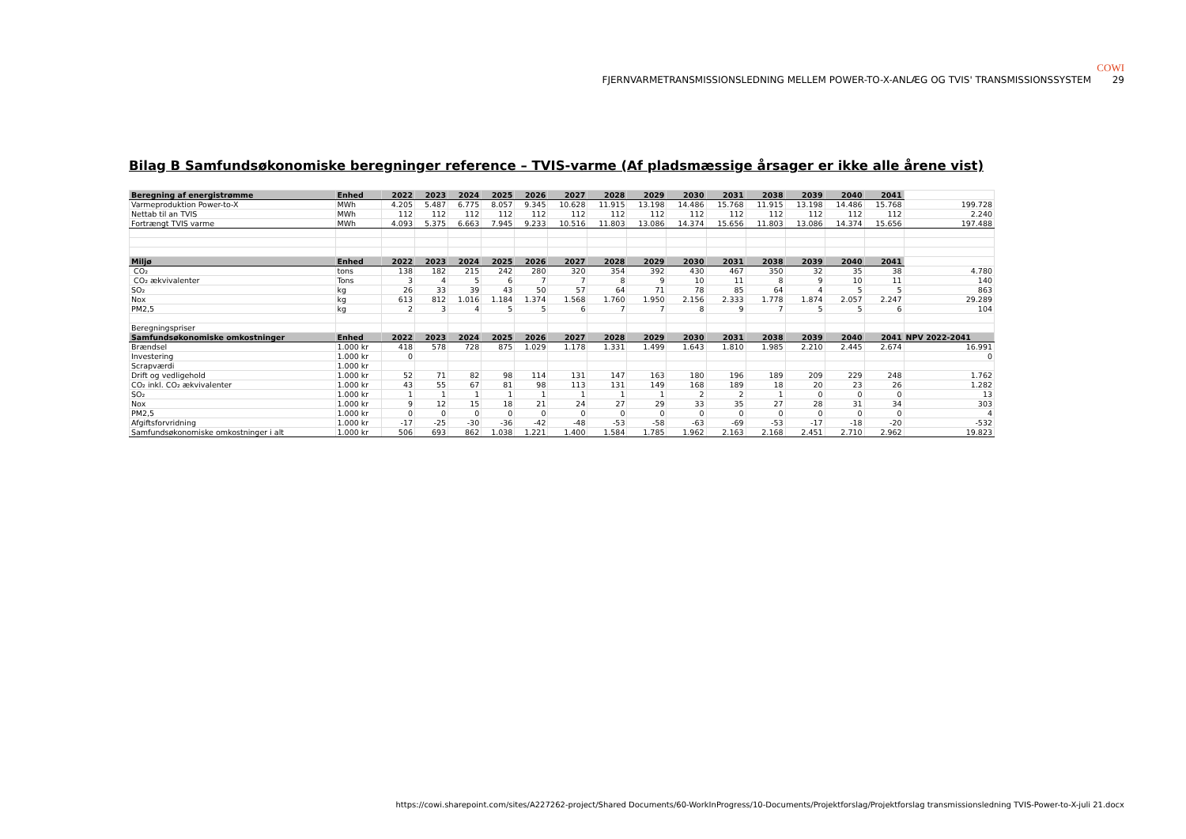COWI
FJERNVARMETRANSMISSIONSLEDNING MELLEM POWER-TO-X-ANLÆG OG TVIS' TRANSMISSIONSSYSTEM 29
Bilag B Samfundsøkonomiske beregninger reference – TVIS-varme (Af pladsmæssige årsager er ikke alle årene vist)
| Beregning af energistrømme | Enhed | 2022 | 2023 | 2024 | 2025 | 2026 | 2027 | 2028 | 2029 | 2030 | 2031 | 2038 | 2039 | 2040 | 2041 | |
| --- | --- | --- | --- | --- | --- | --- | --- | --- | --- | --- | --- | --- | --- | --- | --- | --- |
| Varmeproduktion Power-to-X | MWh | 4.205 | 5.487 | 6.775 | 8.057 | 9.345 | 10.628 | 11.915 | 13.198 | 14.486 | 15.768 | 11.915 | 13.198 | 14.486 | 15.768 | 199.728 |
| Nettab til an TVIS | MWh | 112 | 112 | 112 | 112 | 112 | 112 | 112 | 112 | 112 | 112 | 112 | 112 | 112 | 112 | 2.240 |
| Fortrængt TVIS varme | MWh | 4.093 | 5.375 | 6.663 | 7.945 | 9.233 | 10.516 | 11.803 | 13.086 | 14.374 | 15.656 | 11.803 | 13.086 | 14.374 | 15.656 | 197.488 |
| Miljø | Enhed | 2022 | 2023 | 2024 | 2025 | 2026 | 2027 | 2028 | 2029 | 2030 | 2031 | 2038 | 2039 | 2040 | 2041 | |
| CO₂ | tons | 138 | 182 | 215 | 242 | 280 | 320 | 354 | 392 | 430 | 467 | 350 | 32 | 35 | 38 | 4.780 |
| CO₂ ækvivalenter | Tons | 3 | 4 | 5 | 6 | 7 | 7 | 8 | 9 | 10 | 11 | 8 | 9 | 10 | 11 | 140 |
| SO₂ | kg | 26 | 33 | 39 | 43 | 50 | 57 | 64 | 71 | 78 | 85 | 64 | 4 | 5 | 5 | 863 |
| Nox | kg | 613 | 812 | 1.016 | 1.184 | 1.374 | 1.568 | 1.760 | 1.950 | 2.156 | 2.333 | 1.778 | 1.874 | 2.057 | 2.247 | 29.289 |
| PM2,5 | kg | 2 | 3 | 4 | 5 | 5 | 6 | 7 | 7 | 8 | 9 | 7 | 5 | 5 | 6 | 104 |
| Beregningspriser | | | | | | | | | | | | | | | | |
| Samfundsøkonomiske omkostninger | Enhed | 2022 | 2023 | 2024 | 2025 | 2026 | 2027 | 2028 | 2029 | 2030 | 2031 | 2038 | 2039 | 2040 | 2041 | NPV 2022-2041 |
| Brændsel | 1.000 kr | 418 | 578 | 728 | 875 | 1.029 | 1.178 | 1.331 | 1.499 | 1.643 | 1.810 | 1.985 | 2.210 | 2.445 | 2.674 | 16.991 |
| Investering | 1.000 kr | 0 | | | | | | | | | | | | | | 0 |
| Scrapværdi | 1.000 kr | | | | | | | | | | | | | | | |
| Drift og vedligehold | 1.000 kr | 52 | 71 | 82 | 98 | 114 | 131 | 147 | 163 | 180 | 196 | 189 | 209 | 229 | 248 | 1.762 |
| CO₂ inkl. CO₂ ækvivalenter | 1.000 kr | 43 | 55 | 67 | 81 | 98 | 113 | 131 | 149 | 168 | 189 | 18 | 20 | 23 | 26 | 1.282 |
| SO₂ | 1.000 kr | 1 | 1 | 1 | 1 | 1 | 1 | 1 | 1 | 2 | 2 | 1 | 0 | 0 | 0 | 13 |
| Nox | 1.000 kr | 9 | 12 | 15 | 18 | 21 | 24 | 27 | 29 | 33 | 35 | 27 | 28 | 31 | 34 | 303 |
| PM2,5 | 1.000 kr | 0 | 0 | 0 | 0 | 0 | 0 | 0 | 0 | 0 | 0 | 0 | 0 | 0 | 0 | 4 |
| Afgiftsforvridning | 1.000 kr | -17 | -25 | -30 | -36 | -42 | -48 | -53 | -58 | -63 | -69 | -53 | -17 | -18 | -20 | -532 |
| Samfundsøkonomiske omkostninger i alt | 1.000 kr | 506 | 693 | 862 | 1.038 | 1.221 | 1.400 | 1.584 | 1.785 | 1.962 | 2.163 | 2.168 | 2.451 | 2.710 | 2.962 | 19.823 |
https://cowi.sharepoint.com/sites/A227262-project/Shared Documents/60-WorkInProgress/10-Documents/Projektforslag/Projektforslag transmissionsledning TVIS-Power-to-X-juli 21.docx